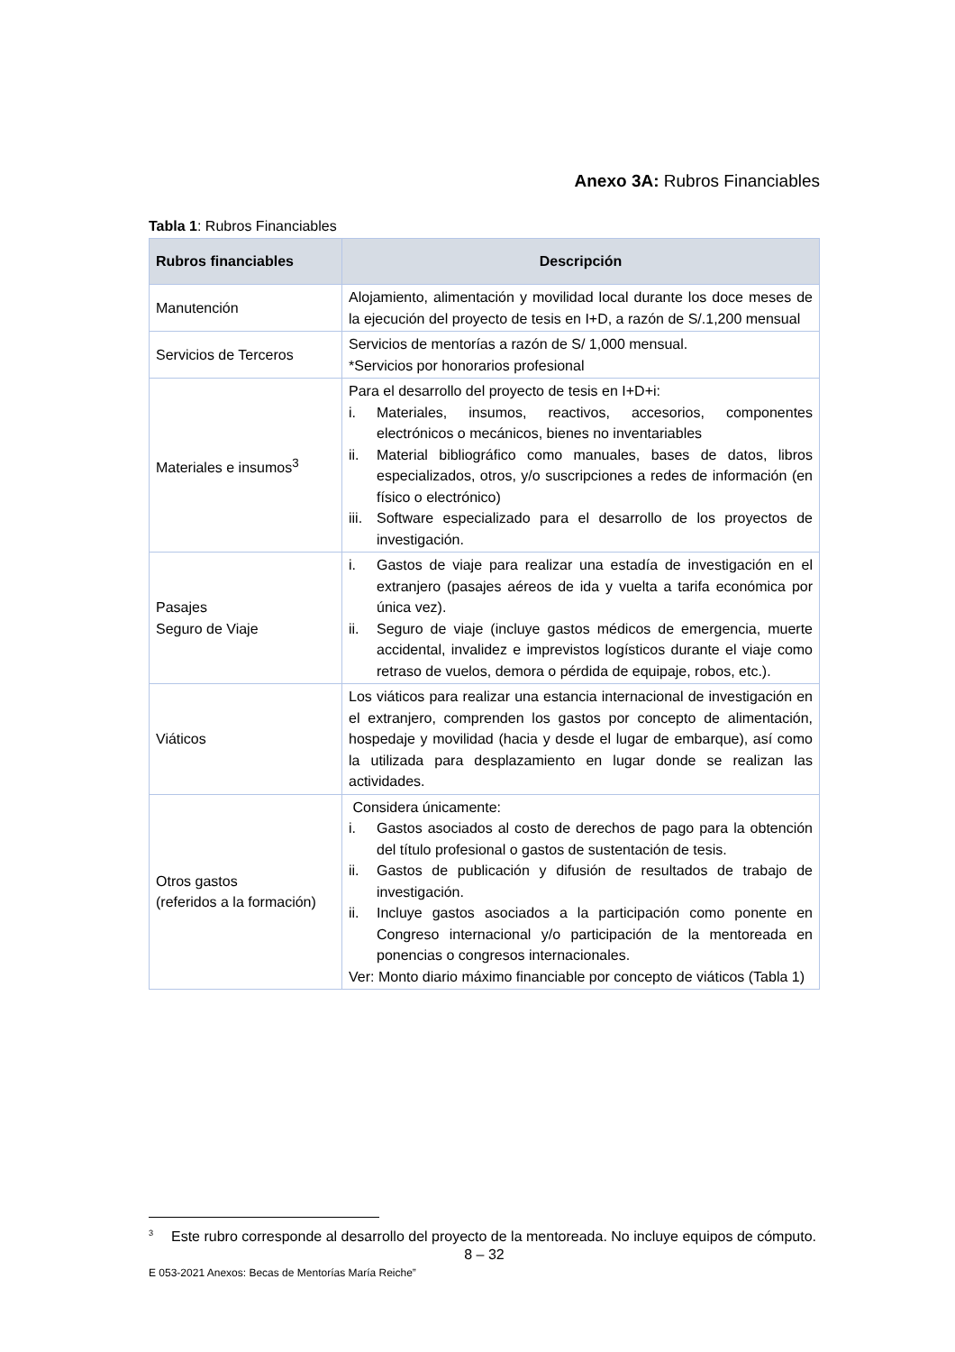Anexo 3A: Rubros Financiables
Tabla 1: Rubros Financiables
| Rubros financiables | Descripción |
| --- | --- |
| Manutención | Alojamiento, alimentación y movilidad local durante los doce meses de la ejecución del proyecto de tesis en I+D, a razón de S/.1,200 mensual |
| Servicios de Terceros | Servicios de mentorías a razón de S/ 1,000 mensual. *Servicios por honorarios profesional |
| Materiales e insumos<sup>3</sup> | Para el desarrollo del proyecto de tesis en I+D+i: i. Materiales, insumos, reactivos, accesorios, componentes electrónicos o mecánicos, bienes no inventariables ii. Material bibliográfico como manuales, bases de datos, libros especializados, otros, y/o suscripciones a redes de información (en físico o electrónico) iii. Software especializado para el desarrollo de los proyectos de investigación. |
| Pasajes Seguro de Viaje | i. Gastos de viaje para realizar una estadía de investigación en el extranjero (pasajes aéreos de ida y vuelta a tarifa económica por única vez). ii. Seguro de viaje (incluye gastos médicos de emergencia, muerte accidental, invalidez e imprevistos logísticos durante el viaje como retraso de vuelos, demora o pérdida de equipaje, robos, etc.). |
| Viáticos | Los viáticos para realizar una estancia internacional de investigación en el extranjero, comprenden los gastos por concepto de alimentación, hospedaje y movilidad (hacia y desde el lugar de embarque), así como la utilizada para desplazamiento en lugar donde se realizan las actividades. |
| Otros gastos (referidos a la formación) | Considera únicamente: i. Gastos asociados al costo de derechos de pago para la obtención del título profesional o gastos de sustentación de tesis. ii. Gastos de publicación y difusión de resultados de trabajo de investigación. ii. Incluye gastos asociados a la participación como ponente en Congreso internacional y/o participación de la mentoreada en ponencias o congresos internacionales. Ver: Monto diario máximo financiable por concepto de viáticos (Tabla 1) |
<sup>3</sup> Este rubro corresponde al desarrollo del proyecto de la mentoreada. No incluye equipos de cómputo.
8 – 32
E 053-2021 Anexos: Becas de Mentorías María Reiche”